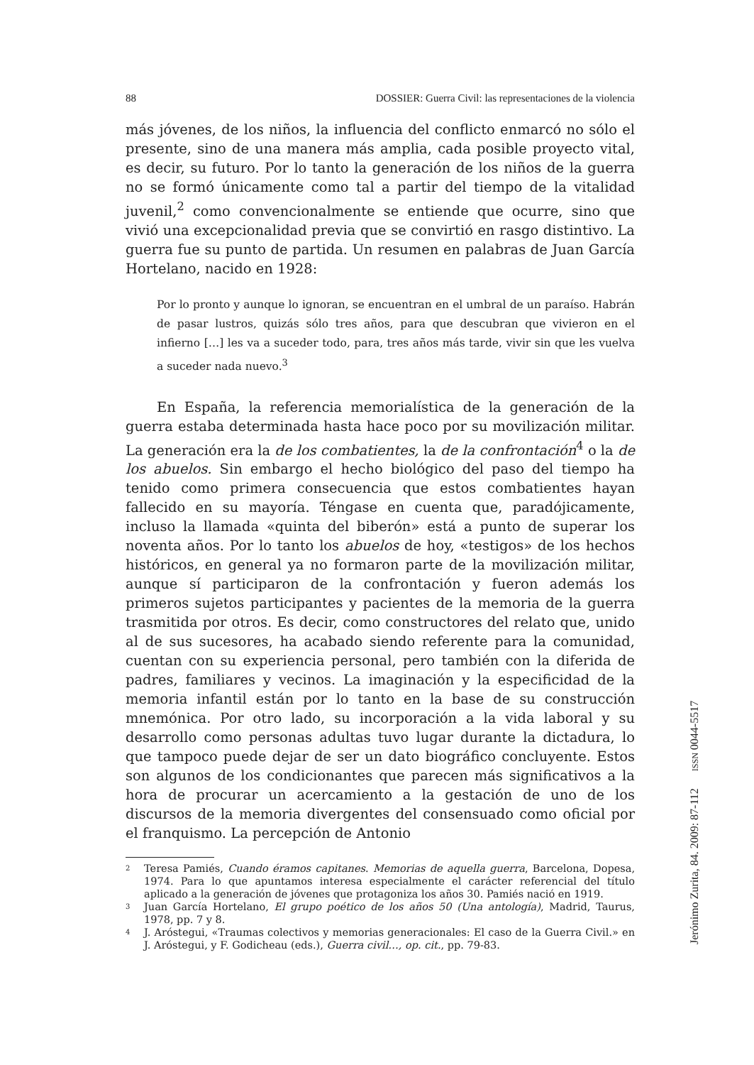88 DOSSIER: Guerra Civil: las representaciones de la violencia
más jóvenes, de los niños, la influencia del conflicto enmarcó no sólo el presente, sino de una manera más amplia, cada posible proyecto vital, es decir, su futuro. Por lo tanto la generación de los niños de la guerra no se formó únicamente como tal a partir del tiempo de la vitalidad juvenil,<sup>2</sup> como convencionalmente se entiende que ocurre, sino que vivió una excepcionalidad previa que se convirtió en rasgo distintivo. La guerra fue su punto de partida. Un resumen en palabras de Juan García Hortelano, nacido en 1928:
Por lo pronto y aunque lo ignoran, se encuentran en el umbral de un paraíso. Habrán de pasar lustros, quizás sólo tres años, para que descubran que vivieron en el infierno […] les va a suceder todo, para, tres años más tarde, vivir sin que les vuelva a suceder nada nuevo.<sup>3</sup>
En España, la referencia memorialística de la generación de la guerra estaba determinada hasta hace poco por su movilización militar. La generación era la de los combatientes, la de la confrontación<sup>4</sup> o la de los abuelos. Sin embargo el hecho biológico del paso del tiempo ha tenido como primera consecuencia que estos combatientes hayan fallecido en su mayoría. Téngase en cuenta que, paradójicamente, incluso la llamada «quinta del biberón» está a punto de superar los noventa años. Por lo tanto los abuelos de hoy, «testigos» de los hechos históricos, en general ya no formaron parte de la movilización militar, aunque sí participaron de la confrontación y fueron además los primeros sujetos participantes y pacientes de la memoria de la guerra trasmitida por otros. Es decir, como constructores del relato que, unido al de sus sucesores, ha acabado siendo referente para la comunidad, cuentan con su experiencia personal, pero también con la diferida de padres, familiares y vecinos. La imaginación y la especificidad de la memoria infantil están por lo tanto en la base de su construcción mnemónica. Por otro lado, su incorporación a la vida laboral y su desarrollo como personas adultas tuvo lugar durante la dictadura, lo que tampoco puede dejar de ser un dato biográfico concluyente. Estos son algunos de los condicionantes que parecen más significativos a la hora de procurar un acercamiento a la gestación de uno de los discursos de la memoria divergentes del consensuado como oficial por el franquismo. La percepción de Antonio
2 Teresa Pamiés, Cuando éramos capitanes. Memorias de aquella guerra, Barcelona, Dopesa, 1974. Para lo que apuntamos interesa especialmente el carácter referencial del título aplicado a la generación de jóvenes que protagoniza los años 30. Pamiés nació en 1919.
3 Juan García Hortelano, El grupo poético de los años 50 (Una antología), Madrid, Taurus, 1978, pp. 7 y 8.
4 J. Aróstegui, «Traumas colectivos y memorias generacionales: El caso de la Guerra Civil.» en J. Aróstegui, y F. Godicheau (eds.), Guerra civil…, op. cit., pp. 79-83.
Jerónimo Zurita, 84. 2009: 87-112 ISSN 0044-5517